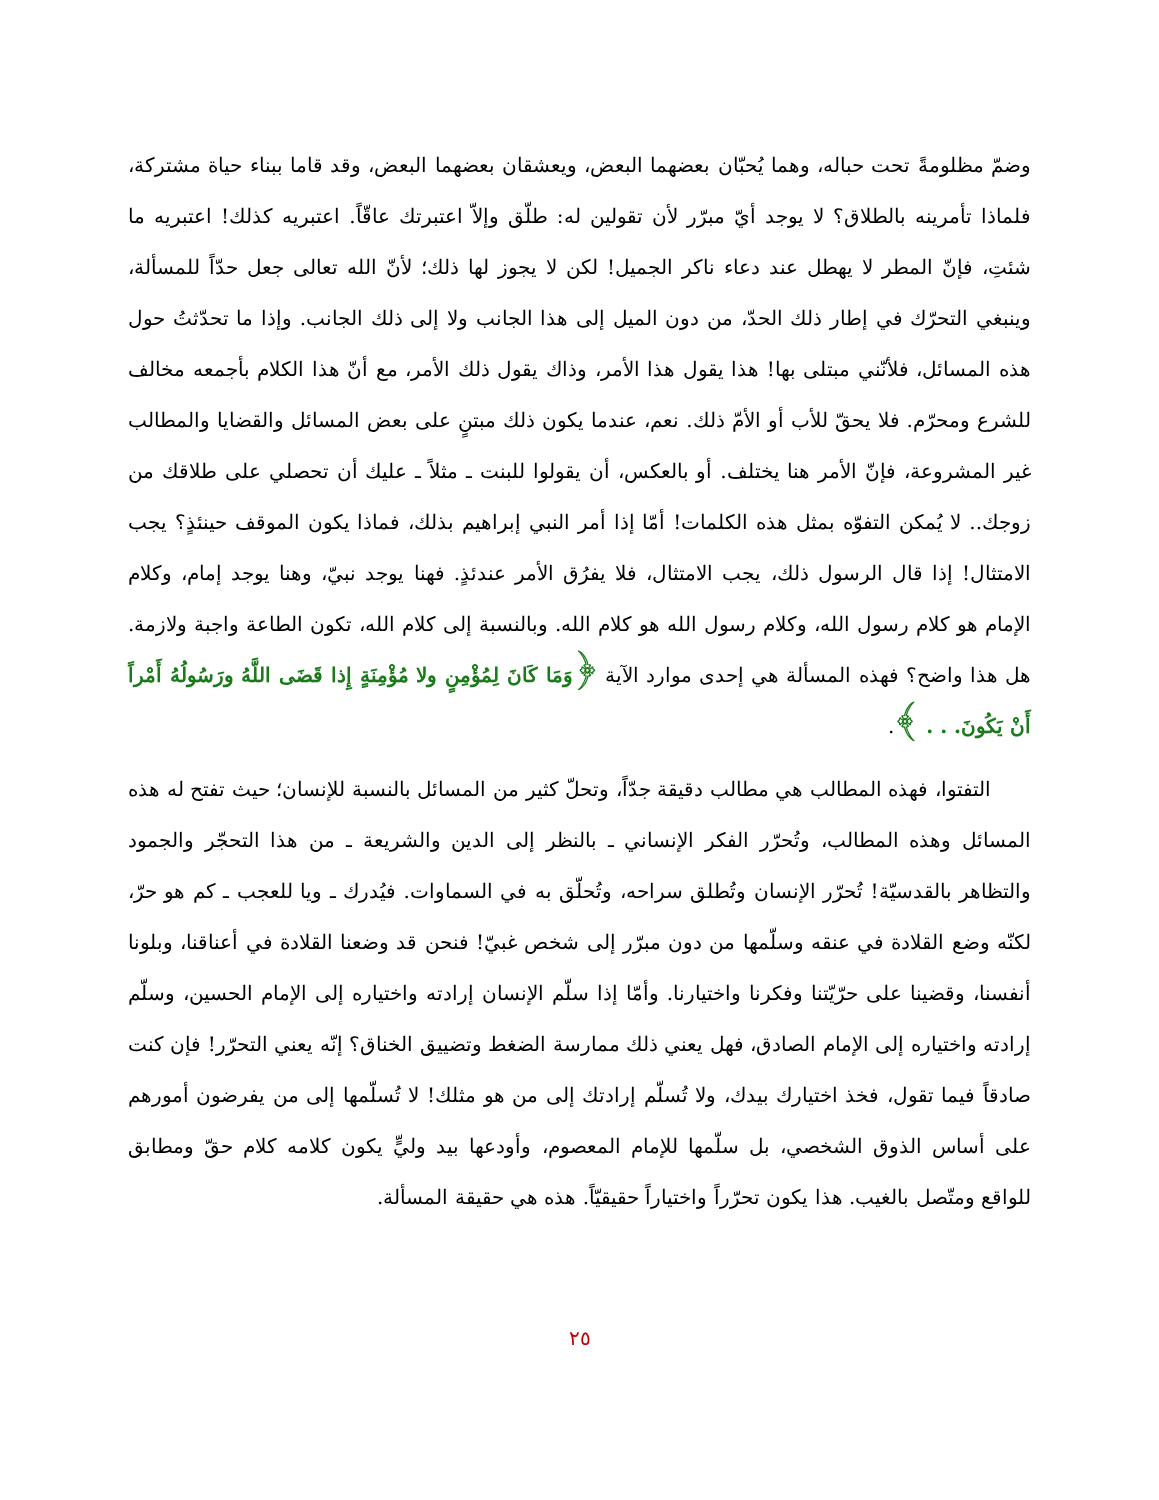وضمّ مظلومةً تحت حباله، وهما يُحبّان بعضهما البعض، ويعشقان بعضهما البعض، وقد قاما ببناء حياة مشتركة، فلماذا تأمرينه بالطلاق؟ لا يوجد أيّ مبرّر لأن تقولين له: طلّق وإلاّ اعتبرتك عاقّاً. اعتبريه كذلك! اعتبريه ما شئتِ، فإنّ المطر لا يهطل عند دعاء ناكر الجميل! لكن لا يجوز لها ذلك؛ لأنّ الله تعالى جعل حدّاً للمسألة، وينبغي التحرّك في إطار ذلك الحدّ، من دون الميل إلى هذا الجانب ولا إلى ذلك الجانب. وإذا ما تحدّثتُ حول هذه المسائل، فلأنّني مبتلى بها! هذا يقول هذا الأمر، وذاك يقول ذلك الأمر، مع أنّ هذا الكلام بأجمعه مخالف للشرع ومحرّم. فلا يحقّ للأب أو الأمّ ذلك. نعم، عندما يكون ذلك مبتنٍ على بعض المسائل والقضايا والمطالب غير المشروعة، فإنّ الأمر هنا يختلف. أو بالعكس، أن يقولوا للبنت ـ مثلاً ـ عليك أن تحصلي على طلاقك من زوجك.. لا يُمكن التفوّه بمثل هذه الكلمات! أمّا إذا أمر النبي إبراهيم بذلك، فماذا يكون الموقف حينئذٍ؟ يجب الامتثال! إذا قال الرسول ذلك، يجب الامتثال، فلا يفرُق الأمر عندئذٍ. فهنا يوجد نبيّ، وهنا يوجد إمام، وكلام الإمام هو كلام رسول الله، وكلام رسول الله هو كلام الله. وبالنسبة إلى كلام الله، تكون الطاعة واجبة ولازمة. هل هذا واضح؟ فهذه المسألة هي إحدى موارد الآية ﴿وَمَا كَانَ لِمُؤْمِنٍ ولا مُؤْمِنَةٍ إِذا قَضَى اللَّهُ ورَسُولُهُ أَمْراً أَنْ يَكُونَ. . . ﴾.
  التفتوا، فهذه المطالب هي مطالب دقيقة جدّاً، وتحلّ كثير من المسائل بالنسبة للإنسان؛ حيث تفتح له هذه المسائل وهذه المطالب، وتُحرّر الفكر الإنساني ـ بالنظر إلى الدين والشريعة ـ من هذا التحجّر والجمود والتظاهر بالقدسيّة! تُحرّر الإنسان وتُطلق سراحه، وتُحلّق به في السماوات. فيُدرك ـ ويا للعجب ـ كم هو حرّ، لكنّه وضع القلادة في عنقه وسلّمها من دون مبرّر إلى شخص غبيّ! فنحن قد وضعنا القلادة في أعناقنا، وبلونا أنفسنا، وقضينا على حرّيّتنا وفكرنا واختيارنا. وأمّا إذا سلّم الإنسان إرادته واختياره إلى الإمام الحسين، وسلّم إرادته واختياره إلى الإمام الصادق، فهل يعني ذلك ممارسة الضغط وتضييق الخناق؟ إنّه يعني التحرّر! فإن كنت صادقاً فيما تقول، فخذ اختيارك بيدك، ولا تُسلّم إرادتك إلى من هو مثلك! لا تُسلّمها إلى من يفرضون أمورهم على أساس الذوق الشخصي، بل سلّمها للإمام المعصوم، وأودعها بيد وليٍّ يكون كلامه كلام حقّ ومطابق للواقع ومتّصل بالغيب. هذا يكون تحرّراً واختياراً حقيقيّاً. هذه هي حقيقة المسألة.
٢٥